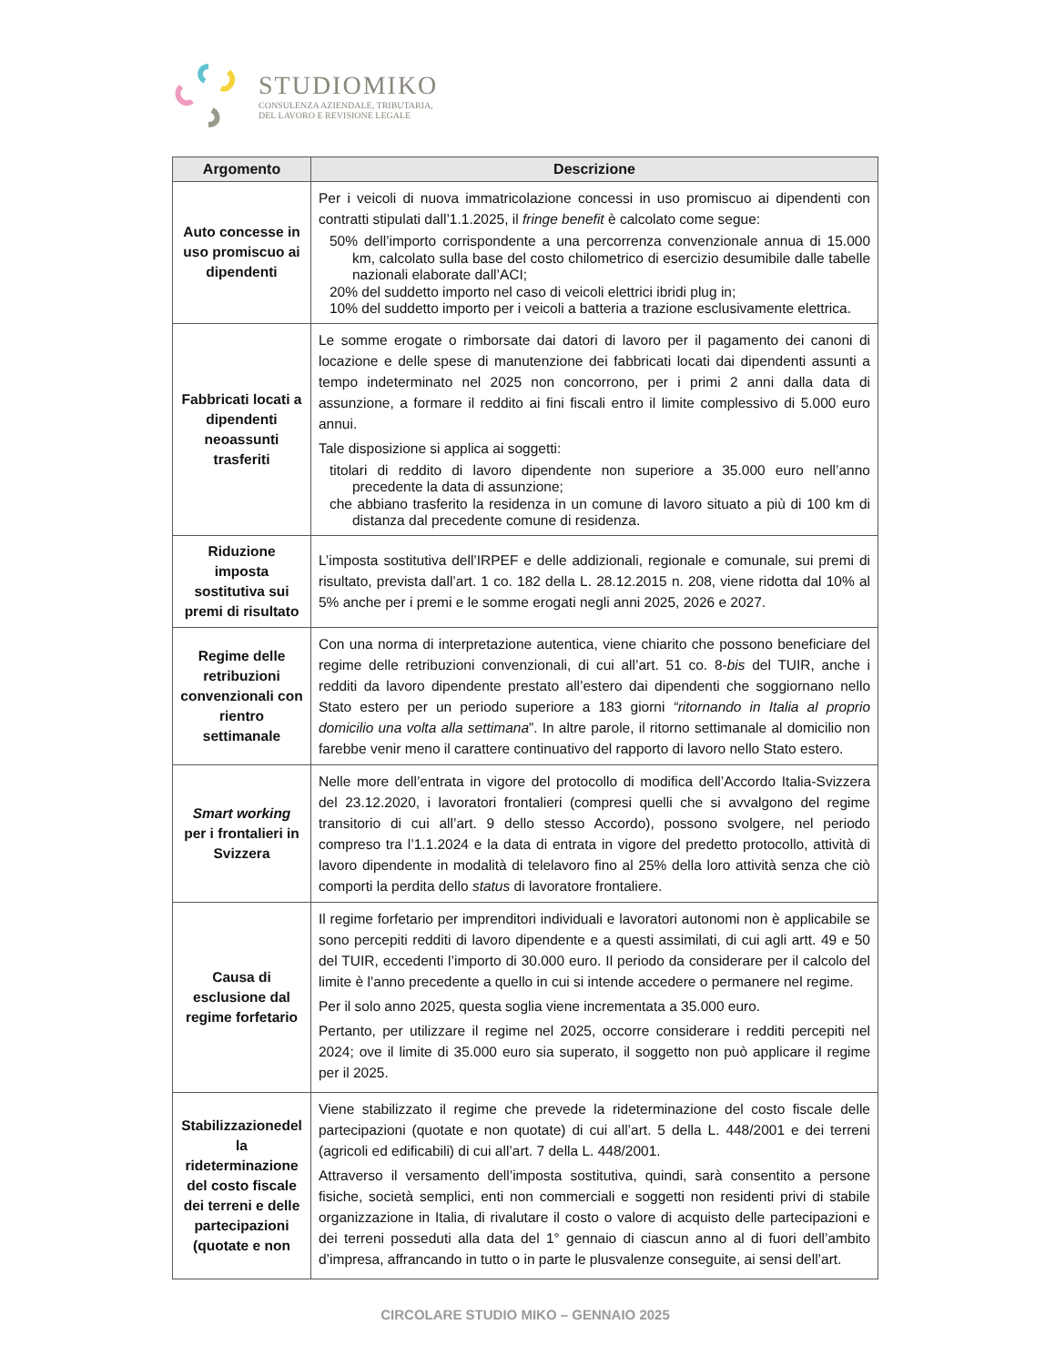STUDIOMIKO
CONSULENZA AZIENDALE, TRIBUTARIA,
DEL LAVORO E REVISIONE LEGALE
| Argomento | Descrizione |
| --- | --- |
| Auto concesse in uso promiscuo ai dipendenti | Per i veicoli di nuova immatricolazione concessi in uso promiscuo ai dipendenti con contratti stipulati dall’1.1.2025, il fringe benefit è calcolato come segue: 50% dell’importo corrispondente a una percorrenza convenzionale annua di 15.000 km, calcolato sulla base del costo chilometrico di esercizio desumibile dalle tabelle nazionali elaborate dall’ACI; 20% del suddetto importo nel caso di veicoli elettrici ibridi plug in; 10% del suddetto importo per i veicoli a batteria a trazione esclusivamente elettrica. |
| Fabbricati locati a dipendenti neoassunti trasferiti | Le somme erogate o rimborsate dai datori di lavoro per il pagamento dei canoni di locazione e delle spese di manutenzione dei fabbricati locati dai dipendenti assunti a tempo indeterminato nel 2025 non concorrono, per i primi 2 anni dalla data di assunzione, a formare il reddito ai fini fiscali entro il limite complessivo di 5.000 euro annui. Tale disposizione si applica ai soggetti: titolari di reddito di lavoro dipendente non superiore a 35.000 euro nell’anno precedente la data di assunzione; che abbiano trasferito la residenza in un comune di lavoro situato a più di 100 km di distanza dal precedente comune di residenza. |
| Riduzione imposta sostitutiva sui premi di risultato | L’imposta sostitutiva dell’IRPEF e delle addizionali, regionale e comunale, sui premi di risultato, prevista dall’art. 1 co. 182 della L. 28.12.2015 n. 208, viene ridotta dal 10% al 5% anche per i premi e le somme erogati negli anni 2025, 2026 e 2027. |
| Regime delle retribuzioni convenzionali con rientro settimanale | Con una norma di interpretazione autentica, viene chiarito che possono beneficiare del regime delle retribuzioni convenzionali, di cui all’art. 51 co. 8- bis del TUIR, anche i redditi da lavoro dipendente prestato all’estero dai dipendenti che soggiornano nello Stato estero per un periodo superiore a 183 giorni “ritornando in Italia al proprio domicilio una volta alla settimana ”. In altre parole, il ritorno settimanale al domicilio non farebbe venir meno il carattere continuativo del rapporto di lavoro nello Stato estero. |
| Smart working per i frontalieri in Svizzera | Nelle more dell’entrata in vigore del protocollo di modifica dell’Accordo Italia-Svizzera del 23.12.2020, i lavoratori frontalieri (compresi quelli che si avvalgono del regime transitorio di cui all’art. 9 dello stesso Accordo), possono svolgere, nel periodo compreso tra l’1.1.2024 e la data di entrata in vigore del predetto protocollo, attività di lavoro dipendente in modalità di telelavoro fino al 25% della loro attività senza che ciò comporti la perdita dello status di lavoratore frontaliere. |
| Causa di esclusione dal regime forfetario | Il regime forfetario per imprenditori individuali e lavoratori autonomi non è applicabile se sono percepiti redditi di lavoro dipendente e a questi assimilati, di cui agli artt. 49 e 50 del TUIR, eccedenti l’importo di 30.000 euro. Il periodo da considerare per il calcolo del limite è l’anno precedente a quello in cui si intende accedere o permanere nel regime. Per il solo anno 2025, questa soglia viene incrementata a 35.000 euro. Pertanto, per utilizzare il regime nel 2025, occorre considerare i redditi percepiti nel 2024; ove il limite di 35.000 euro sia superato, il soggetto non può applicare il regime per il 2025. |
| Stabilizzazionedel la rideterminazione del costo fiscale dei terreni e delle partecipazioni (quotate e non | Viene stabilizzato il regime che prevede la rideterminazione del costo fiscale delle partecipazioni (quotate e non quotate) di cui all’art. 5 della L. 448/2001 e dei terreni (agricoli ed edificabili) di cui all’art. 7 della L. 448/2001. Attraverso il versamento dell’imposta sostitutiva, quindi, sarà consentito a persone fisiche, società semplici, enti non commerciali e soggetti non residenti privi di stabile organizzazione in Italia, di rivalutare il costo o valore di acquisto delle partecipazioni e dei terreni posseduti alla data del 1° gennaio di ciascun anno al di fuori dell’ambito d’impresa, affrancando in tutto o in parte le plusvalenze conseguite, ai sensi dell’art. |
CIRCOLARE STUDIO MIKO – GENNAIO 2025